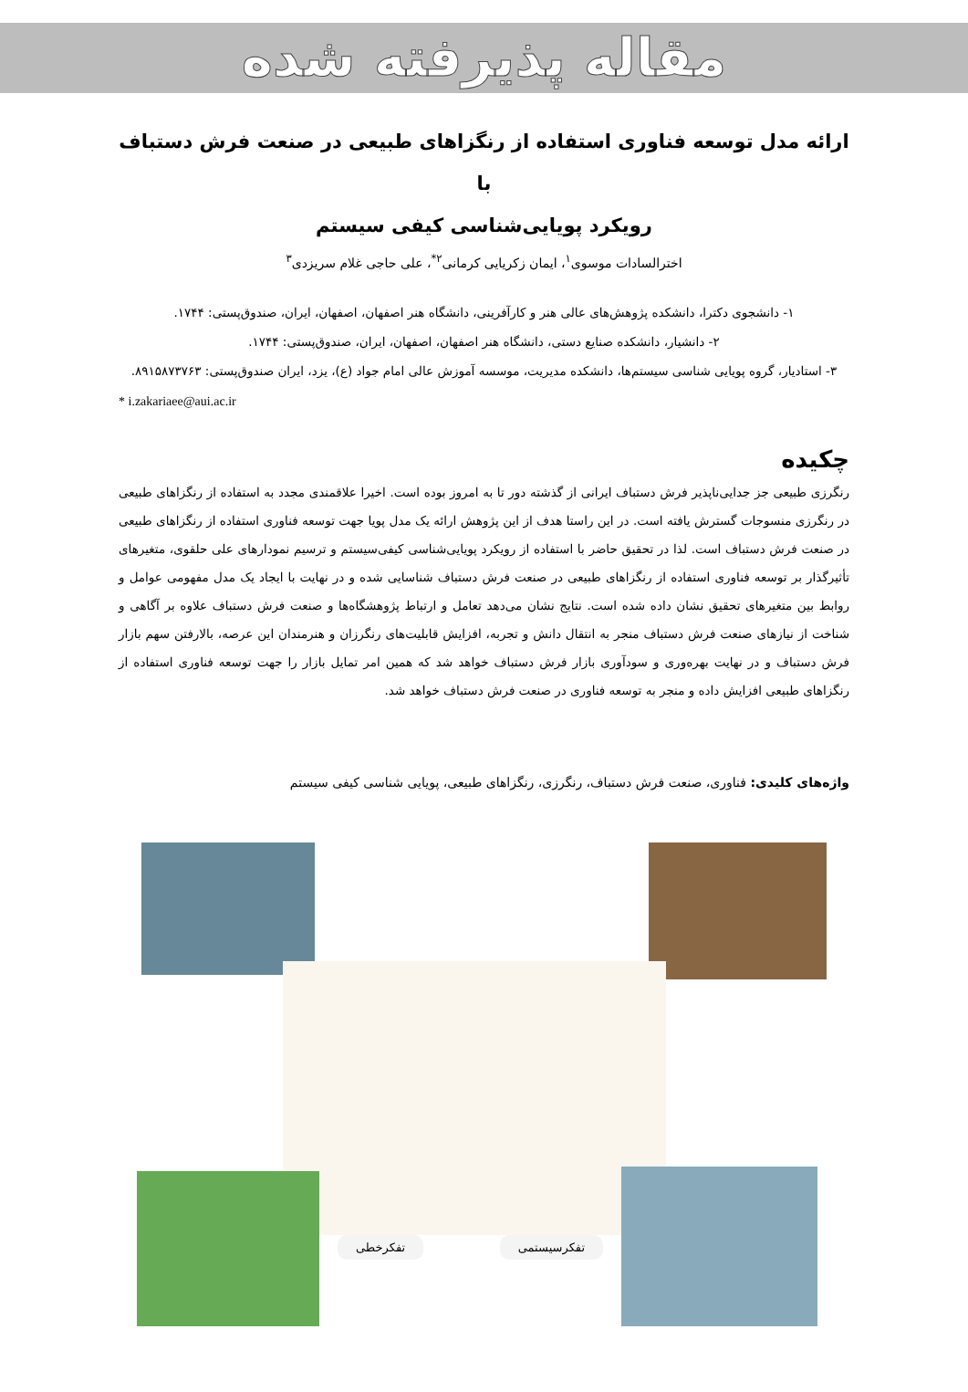مقاله پذیرفته شده
ارائه مدل توسعه فناوری استفاده از رنگزاهای طبیعی در صنعت فرش دستباف با
رویکرد پویایی‌شناسی کیفی سیستم
اخترالسادات موسوی<sup>۱</sup>، ایمان زکریایی کرمانی<sup>۲*</sup>، علی حاجی غلام سریزدی<sup>۳</sup>
۱- دانشجوی دکترا، دانشکده پژوهش‌های عالی هنر و کارآفرینی، دانشگاه هنر اصفهان، اصفهان، ایران، صندوق‌پستی: ۱۷۴۴.
۲- دانشیار، دانشکده صنایع دستی، دانشگاه هنر اصفهان، اصفهان، ایران، صندوق‌پستی: ۱۷۴۴.
۳- استادیار، گروه پویایی شناسی سیستم‌ها، دانشکده مدیریت، موسسه آموزش عالی امام جواد (ع)، یزد، ایران صندوق‌پستی: ۸۹۱۵۸۷۳۷۶۳.
* i.zakariaee@aui.ac.ir
چکیده
رنگرزی طبیعی جز جدایی‌ناپذیر فرش دستباف ایرانی از گذشته دور تا به امروز بوده است. اخیرا علاقمندی مجدد به استفاده از رنگزاهای طبیعی در رنگرزی منسوجات گسترش یافته است. در این راستا هدف از این پژوهش ارائه یک مدل پویا جهت توسعه فناوری استفاده از رنگزاهای طبیعی در صنعت فرش دستباف است. لذا در تحقیق حاضر با استفاده از رویکرد پویایی‌شناسی کیفی‌سیستم و ترسیم نمودارهای علی حلقوی، متغیرهای تأثیرگذار بر توسعه فناوری استفاده از رنگزاهای طبیعی در صنعت فرش دستباف شناسایی شده و در نهایت با ایجاد یک مدل مفهومی عوامل و روابط بین متغیرهای تحقیق نشان داده شده است. نتایج نشان می‌دهد تعامل و ارتباط پژوهشگاه‌ها و صنعت فرش دستباف علاوه بر آگاهی و شناخت از نیازهای صنعت فرش دستباف منجر به انتقال دانش و تجربه، افزایش قابلیت‌های رنگرزان و هنرمندان این عرصه، بالارفتن سهم بازار فرش دستباف و در نهایت بهره‌وری و سودآوری بازار فرش دستباف خواهد شد که همین امر تمایل بازار را جهت توسعه فناوری استفاده از رنگزاهای طبیعی افزایش داده و منجر به توسعه فناوری در صنعت فرش دستباف خواهد شد.
واژه‌های کلیدی: فناوری، صنعت فرش دستباف، رنگرزی، رنگزاهای طبیعی، پویایی شناسی کیفی سیستم
تفکرخطی تفکرسیستمی